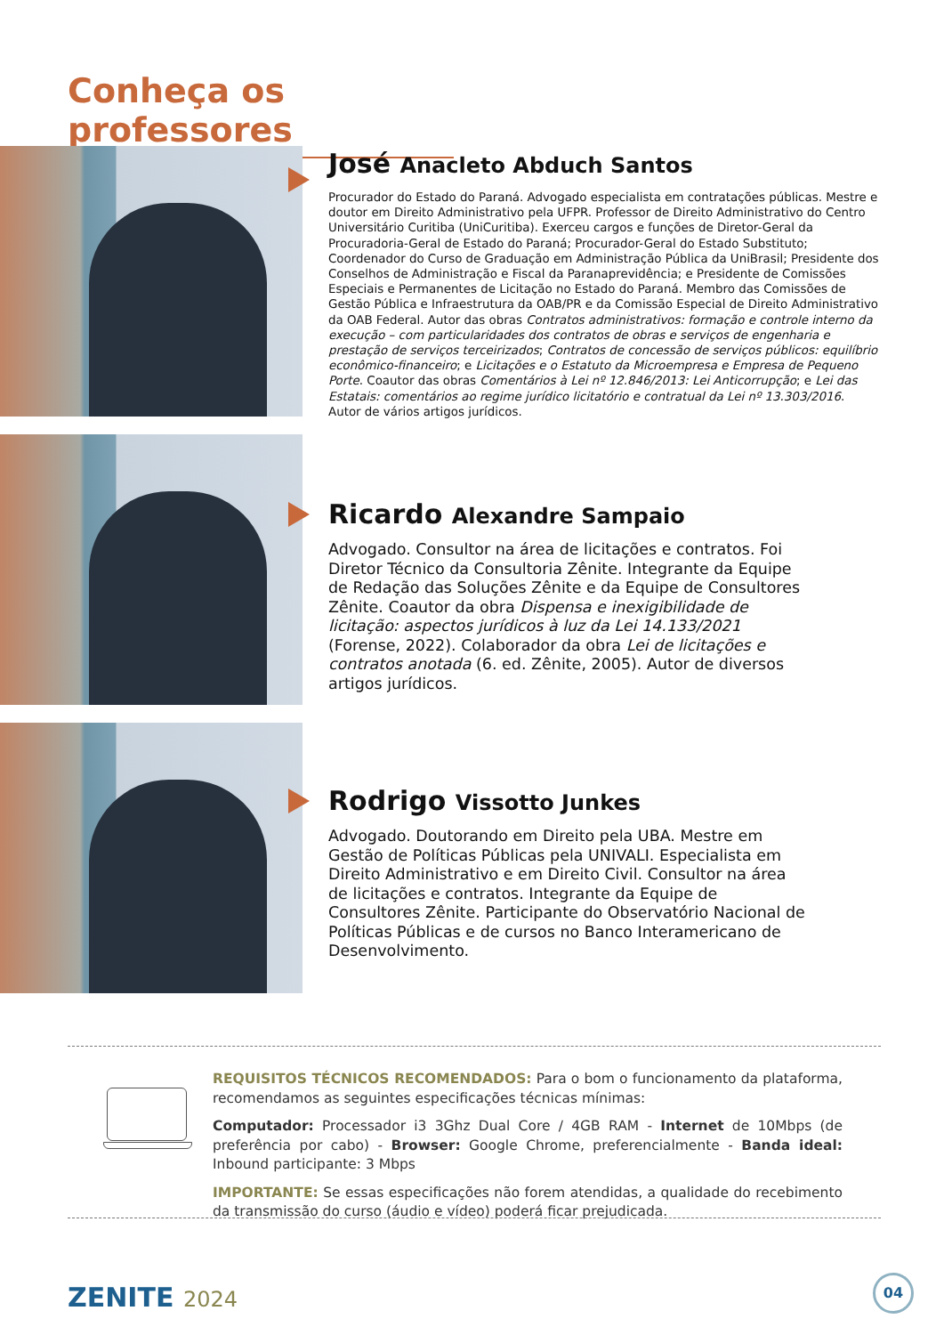Conheça os professores
José Anacleto Abduch Santos
Procurador do Estado do Paraná. Advogado especialista em contratações públicas. Mestre e doutor em Direito Administrativo pela UFPR. Professor de Direito Administrativo do Centro Universitário Curitiba (UniCuritiba). Exerceu cargos e funções de Diretor-Geral da Procuradoria-Geral de Estado do Paraná; Procurador-Geral do Estado Substituto; Coordenador do Curso de Graduação em Administração Pública da UniBrasil; Presidente dos Conselhos de Administração e Fiscal da Paranaprevidência; e Presidente de Comissões Especiais e Permanentes de Licitação no Estado do Paraná. Membro das Comissões de Gestão Pública e Infraestrutura da OAB/PR e da Comissão Especial de Direito Administrativo da OAB Federal. Autor das obras Contratos administrativos: formação e controle interno da execução – com particularidades dos contratos de obras e serviços de engenharia e prestação de serviços terceirizados; Contratos de concessão de serviços públicos: equilíbrio econômico-financeiro; e Licitações e o Estatuto da Microempresa e Empresa de Pequeno Porte. Coautor das obras Comentários à Lei nº 12.846/2013: Lei Anticorrupção; e Lei das Estatais: comentários ao regime jurídico licitatório e contratual da Lei nº 13.303/2016. Autor de vários artigos jurídicos.
Ricardo Alexandre Sampaio
Advogado. Consultor na área de licitações e contratos. Foi Diretor Técnico da Consultoria Zênite. Integrante da Equipe de Redação das Soluções Zênite e da Equipe de Consultores Zênite. Coautor da obra Dispensa e inexigibilidade de licitação: aspectos jurídicos à luz da Lei 14.133/2021 (Forense, 2022). Colaborador da obra Lei de licitações e contratos anotada (6. ed. Zênite, 2005). Autor de diversos artigos jurídicos.
Rodrigo Vissotto Junkes
Advogado. Doutorando em Direito pela UBA. Mestre em Gestão de Políticas Públicas pela UNIVALI. Especialista em Direito Administrativo e em Direito Civil. Consultor na área de licitações e contratos. Integrante da Equipe de Consultores Zênite. Participante do Observatório Nacional de Políticas Públicas e de cursos no Banco Interamericano de Desenvolvimento.
REQUISITOS TÉCNICOS RECOMENDADOS: Para o bom o funcionamento da plataforma, recomendamos as seguintes especificações técnicas mínimas:
Computador: Processador i3 3Ghz Dual Core / 4GB RAM - Internet de 10Mbps (de preferência por cabo) - Browser: Google Chrome, preferencialmente - Banda ideal: Inbound participante: 3 Mbps
IMPORTANTE: Se essas especificações não forem atendidas, a qualidade do recebimento da transmissão do curso (áudio e vídeo) poderá ficar prejudicada.
ZENITE 2024
04